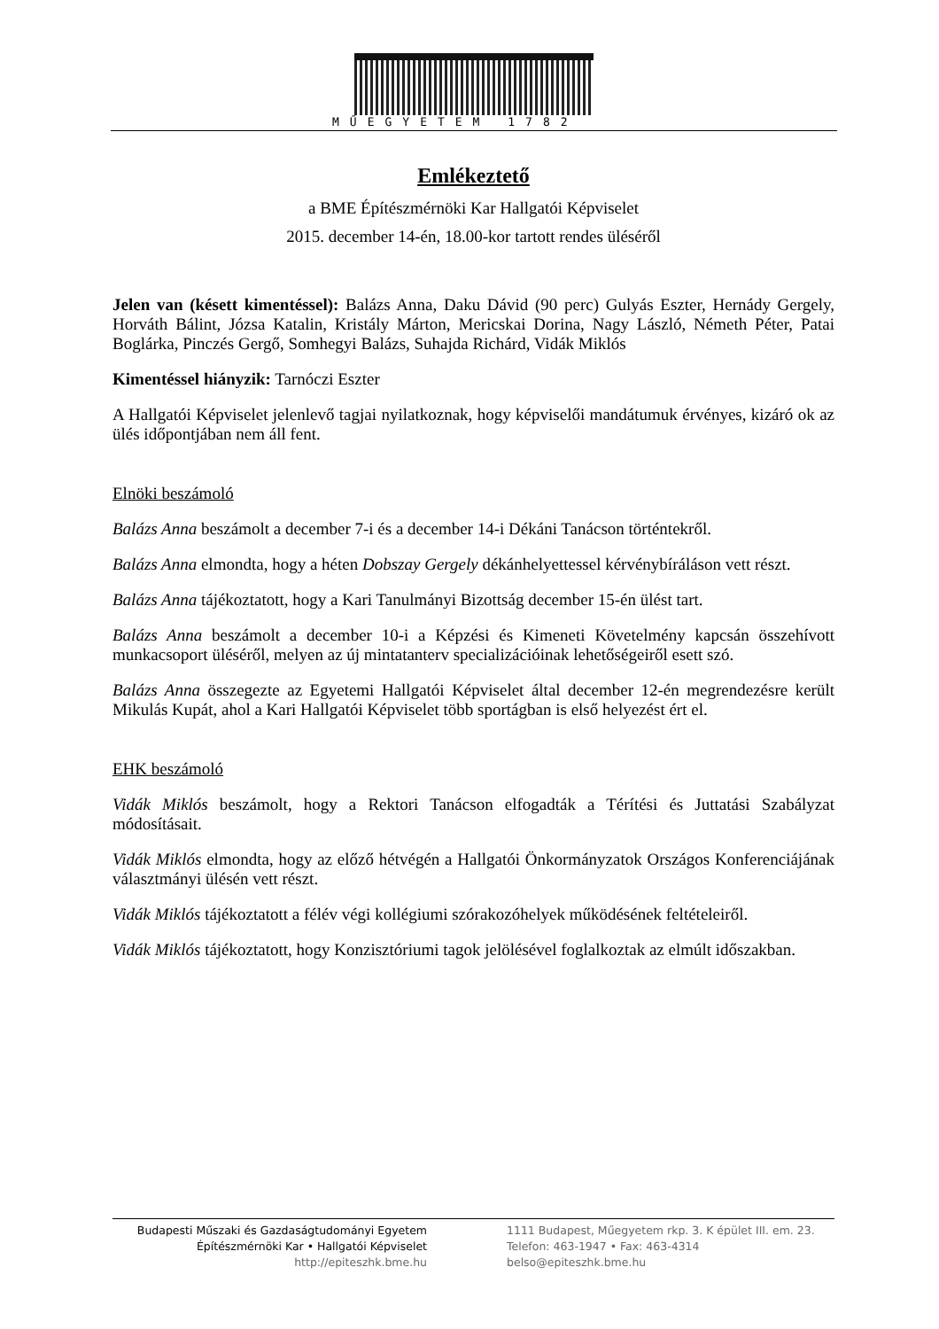MŰEGYETEM 1782
Emlékeztető
a BME Építészmérnöki Kar Hallgatói Képviselet
2015. december 14-én, 18.00-kor tartott rendes üléséről
Jelen van (késett kimentéssel): Balázs Anna, Daku Dávid (90 perc) Gulyás Eszter, Hernády Gergely, Horváth Bálint, Józsa Katalin, Kristály Márton, Mericskai Dorina, Nagy László, Németh Péter, Patai Boglárka, Pinczés Gergő, Somhegyi Balázs, Suhajda Richárd, Vidák Miklós
Kimentéssel hiányzik: Tarnóczi Eszter
A Hallgatói Képviselet jelenlevő tagjai nyilatkoznak, hogy képviselői mandátumuk érvényes, kizáró ok az ülés időpontjában nem áll fent.
Elnöki beszámoló
Balázs Anna beszámolt a december 7-i és a december 14-i Dékáni Tanácson történtekről.
Balázs Anna elmondta, hogy a héten Dobszay Gergely dékánhelyettessel kérvénybíráláson vett részt.
Balázs Anna tájékoztatott, hogy a Kari Tanulmányi Bizottság december 15-én ülést tart.
Balázs Anna beszámolt a december 10-i a Képzési és Kimeneti Követelmény kapcsán összehívott munkacsoport üléséről, melyen az új mintatanterv specializációinak lehetőségeiről esett szó.
Balázs Anna összegezte az Egyetemi Hallgatói Képviselet által december 12-én megrendezésre került Mikulás Kupát, ahol a Kari Hallgatói Képviselet több sportágban is első helyezést ért el.
EHK beszámoló
Vidák Miklós beszámolt, hogy a Rektori Tanácson elfogadták a Térítési és Juttatási Szabályzat módosításait.
Vidák Miklós elmondta, hogy az előző hétvégén a Hallgatói Önkormányzatok Országos Konferenciájának választmányi ülésén vett részt.
Vidák Miklós tájékoztatott a félév végi kollégiumi szórakozóhelyek működésének feltételeiről.
Vidák Miklós tájékoztatott, hogy Konzisztóriumi tagok jelölésével foglalkoztak az elmúlt időszakban.
Budapesti Műszaki és Gazdaságtudományi Egyetem
Építészmérnöki Kar • Hallgatói Képviselet
http://epiteszhk.bme.hu
1111 Budapest, Műegyetem rkp. 3. K épület III. em. 23.
Telefon: 463-1947 • Fax: 463-4314
belso@epiteszhk.bme.hu